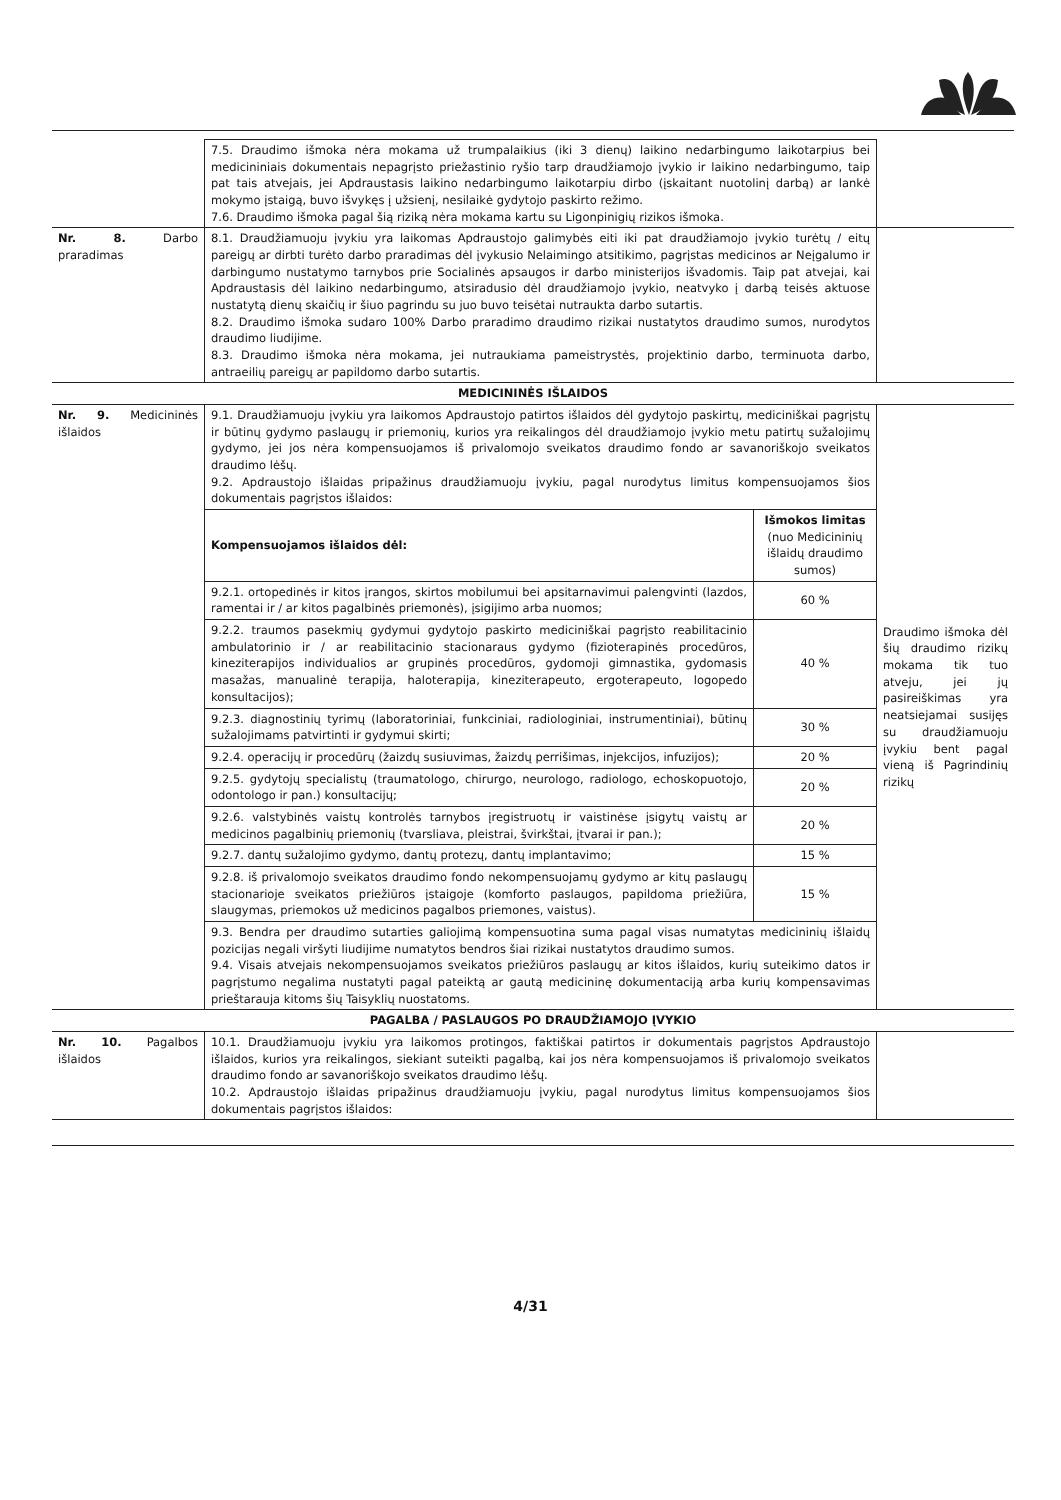| | 7.5. Draudimo išmoka nėra mokama už trumpalaikius (iki 3 dienų) laikino nedarbingumo laikotarpius bei medicininiais dokumentais nepagrįsto priežastinio ryšio tarp draudžiamojo įvykio ir laikino nedarbingumo, taip pat tais atvejais, jei Apdraustasis laikino nedarbingumo laikotarpiu dirbo (įskaitant nuotolinį darbą) ar lankė mokymo įstaigą, buvo išvykęs į užsienį, nesilaikė gydytojo paskirto režimo. 7.6. Draudimo išmoka pagal šią riziką nėra mokama kartu su Ligonpinigių rizikos išmoka. | |
| Nr. 8. Darbo praradimas | 8.1. Draudžiamuoju įvykiu yra laikomas Apdraustojo galimybės eiti iki pat draudžiamojo įvykio turėtų / eitų pareigų ar dirbti turėto darbo praradimas dėl įvykusio Nelaimingo atsitikimo, pagrįstas medicinos ar Neįgalumo ir darbingumo nustatymo tarnybos prie Socialinės apsaugos ir darbo ministerijos išvadomis. Taip pat atvejai, kai Apdraustasis dėl laikino nedarbingumo, atsiradusio dėl draudžiamojo įvykio, neatvyko į darbą teisės aktuose nustatytą dienų skaičių ir šiuo pagrindu su juo buvo teisėtai nutraukta darbo sutartis. 8.2. Draudimo išmoka sudaro 100% Darbo praradimo draudimo rizikai nustatytos draudimo sumos, nurodytos draudimo liudijime. 8.3. Draudimo išmoka nėra mokama, jei nutraukiama pameistrystės, projektinio darbo, terminuota darbo, antraeilių pareigų ar papildomo darbo sutartis. | |
| MEDICININĖS IŠLAIDOS | | |
| Nr. 9. Medicininės išlaidos | 9.1. Draudžiamuoju įvykiu yra laikomos Apdraustojo patirtos išlaidos dėl gydytojo paskirtų, mediciniškai pagrįstų ir būtinų gydymo paslaugų ir priemonių, kurios yra reikalingos dėl draudžiamojo įvykio metu patirtų sužalojimų gydymo, jei jos nėra kompensuojamos iš privalomojo sveikatos draudimo fondo ar savanoriškojo sveikatos draudimo lėšų. 9.2. Apdraustojo išlaidas pripažinus draudžiamuoju įvykiu, pagal nurodytus limitus kompensuojamos šios dokumentais pagrįstos išlaidos: / Kompensuojamos išlaidos dėl: / Išmokos limitas (nuo Medicininių išlaidų draudimo sumos) / / 9.2.1. ortopedinės ir kitos įrangos, skirtos mobilumui bei apsitarnavimui palengvinti (lazdos, ramentai ir / ar kitos pagalbinės priemonės), įsigijimo arba nuomos; / 60 % / / 9.2.2. traumos pasekmių gydymui gydytojo paskirto mediciniškai pagrįsto reabilitacinio ambulatorinio ir / ar reabilitacinio stacionaraus gydymo (fizioterapinės procedūros, kineziterapijos individualios ar grupinės procedūros, gydomoji gimnastika, gydomasis masažas, manualinė terapija, haloterapija, kineziterapeuto, ergoterapeuto, logopedo konsultacijos); / 40 % / / 9.2.3. diagnostinių tyrimų (laboratoriniai, funkciniai, radiologiniai, instrumentiniai), būtinų sužalojimams patvirtinti ir gydymui skirti; / 30 % / / 9.2.4. operacijų ir procedūrų (žaizdų susiuvimas, žaizdų perrišimas, injekcijos, infuzijos); / 20 % / / 9.2.5. gydytojų specialistų (traumatologo, chirurgo, neurologo, radiologo, echoskopuotojo, odontologo ir pan.) konsultacijų; / 20 % / / 9.2.6. valstybinės vaistų kontrolės tarnybos įregistruotų ir vaistinėse įsigytų vaistų ar medicinos pagalbinių priemonių (tvarsliava, pleistrai, švirkštai, įtvarai ir pan.); / 20 % / / 9.2.7. dantų sužalojimo gydymo, dantų protezų, dantų implantavimo; / 15 % / / 9.2.8. iš privalomojo sveikatos draudimo fondo nekompensuojamų gydymo ar kitų paslaugų stacionarioje sveikatos priežiūros įstaigoje (komforto paslaugos, papildoma priežiūra, slaugymas, priemokos už medicinos pagalbos priemones, vaistus). / 15 % / 9.3. Bendra per draudimo sutarties galiojimą kompensuotina suma pagal visas numatytas medicininių išlaidų pozicijas negali viršyti liudijime numatytos bendros šiai rizikai nustatytos draudimo sumos. 9.4. Visais atvejais nekompensuojamos sveikatos priežiūros paslaugų ar kitos išlaidos, kurių suteikimo datos ir pagrįstumo negalima nustatyti pagal pateiktą ar gautą medicininę dokumentaciją arba kurių kompensavimas prieštarauja kitoms šių Taisyklių nuostatoms. | Draudimo išmoka dėl šių draudimo rizikų mokama tik tuo atveju, jei jų pasireiškimas yra neatsiejamai susijęs su draudžiamuoju įvykiu bent pagal vieną iš Pagrindinių rizikų |
| PAGALBA / PASLAUGOS PO DRAUDŽIAMOJO ĮVYKIO | | |
| Nr. 10. Pagalbos išlaidos | 10.1. Draudžiamuoju įvykiu yra laikomos protingos, faktiškai patirtos ir dokumentais pagrįstos Apdraustojo išlaidos, kurios yra reikalingos, siekiant suteikti pagalbą, kai jos nėra kompensuojamos iš privalomojo sveikatos draudimo fondo ar savanoriškojo sveikatos draudimo lėšų. 10.2. Apdraustojo išlaidas pripažinus draudžiamuoju įvykiu, pagal nurodytus limitus kompensuojamos šios dokumentais pagrįstos išlaidos: | |
4/31